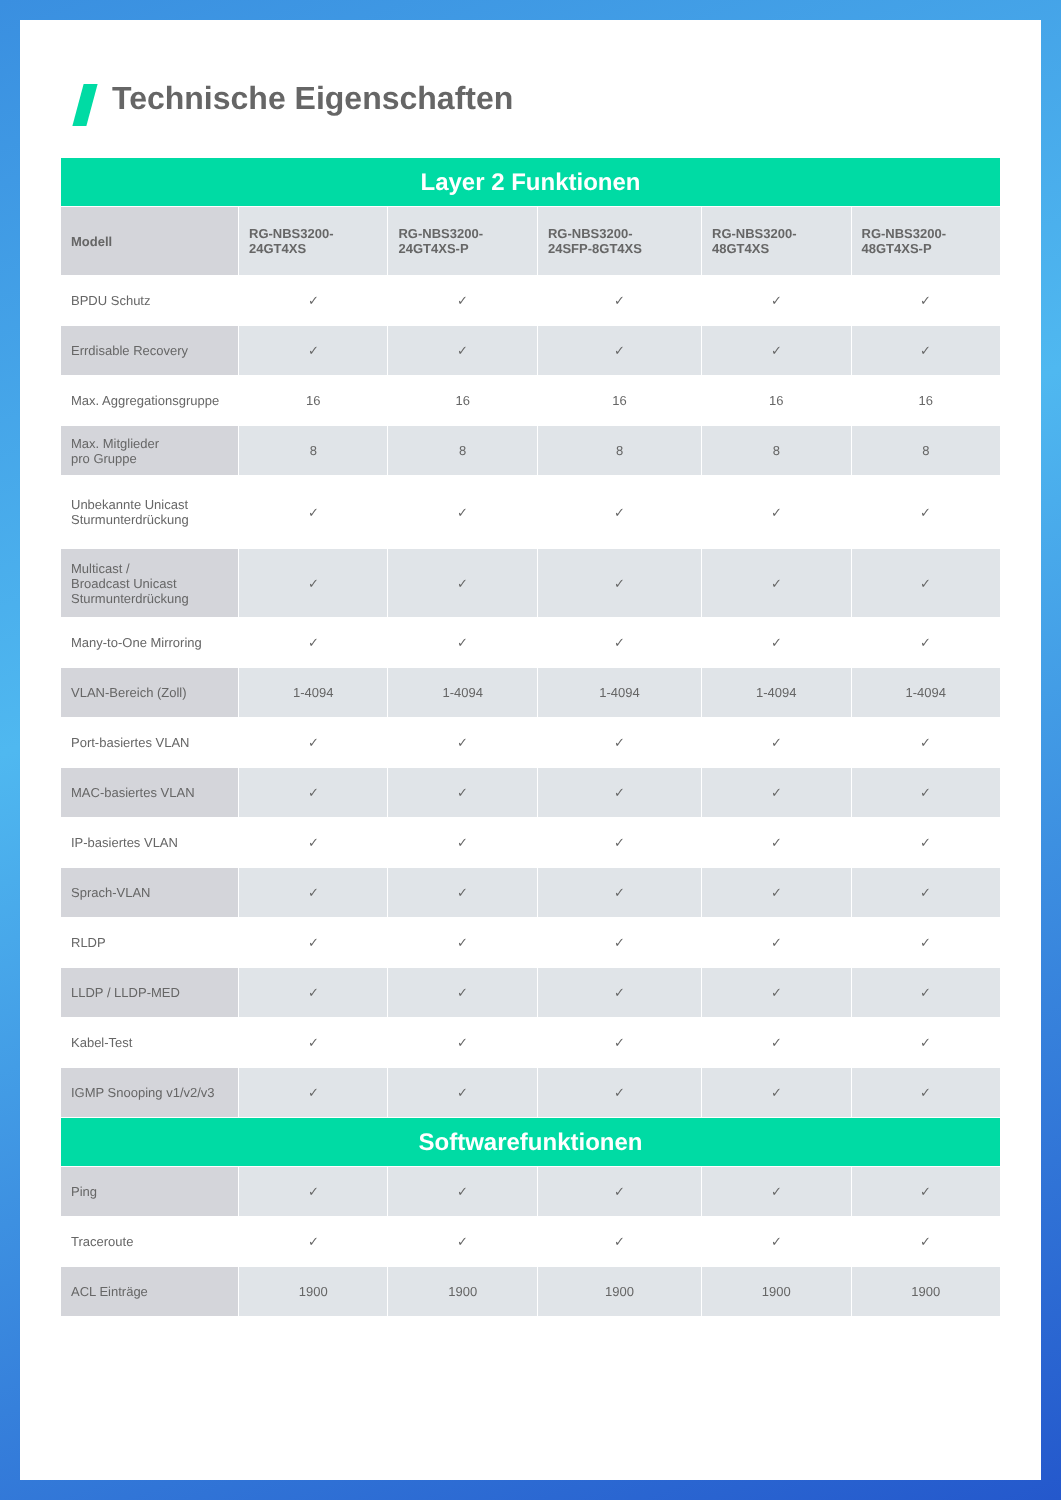Technische Eigenschaften
| Layer 2 Funktionen | | | | | |
| Modell | RG-NBS3200- 24GT4XS | RG-NBS3200- 24GT4XS-P | RG-NBS3200- 24SFP-8GT4XS | RG-NBS3200- 48GT4XS | RG-NBS3200- 48GT4XS-P |
| BPDU Schutz | ✓ | ✓ | ✓ | ✓ | ✓ |
| Errdisable Recovery | ✓ | ✓ | ✓ | ✓ | ✓ |
| Max. Aggregationsgruppe | 16 | 16 | 16 | 16 | 16 |
| Max. Mitglieder pro Gruppe | 8 | 8 | 8 | 8 | 8 |
| Unbekannte Unicast Sturmunterdrückung | ✓ | ✓ | ✓ | ✓ | ✓ |
| Multicast / Broadcast Unicast Sturmunterdrückung | ✓ | ✓ | ✓ | ✓ | ✓ |
| Many-to-One Mirroring | ✓ | ✓ | ✓ | ✓ | ✓ |
| VLAN-Bereich (Zoll) | 1-4094 | 1-4094 | 1-4094 | 1-4094 | 1-4094 |
| Port-basiertes VLAN | ✓ | ✓ | ✓ | ✓ | ✓ |
| MAC-basiertes VLAN | ✓ | ✓ | ✓ | ✓ | ✓ |
| IP-basiertes VLAN | ✓ | ✓ | ✓ | ✓ | ✓ |
| Sprach-VLAN | ✓ | ✓ | ✓ | ✓ | ✓ |
| RLDP | ✓ | ✓ | ✓ | ✓ | ✓ |
| LLDP / LLDP-MED | ✓ | ✓ | ✓ | ✓ | ✓ |
| Kabel-Test | ✓ | ✓ | ✓ | ✓ | ✓ |
| IGMP Snooping v1/v2/v3 | ✓ | ✓ | ✓ | ✓ | ✓ |
| Softwarefunktionen | | | | | |
| Ping | ✓ | ✓ | ✓ | ✓ | ✓ |
| Traceroute | ✓ | ✓ | ✓ | ✓ | ✓ |
| ACL Einträge | 1900 | 1900 | 1900 | 1900 | 1900 |